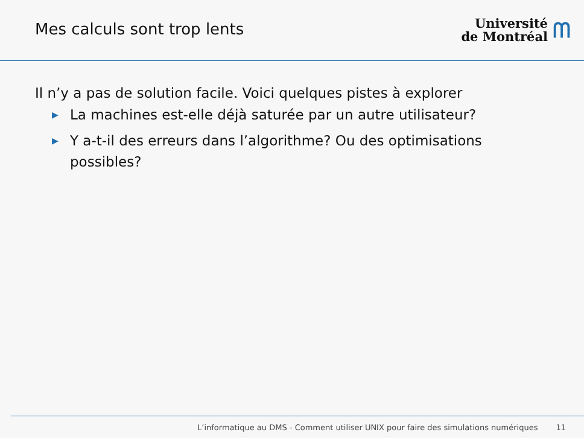Mes calculs sont trop lents
Université
de Montréal
ᗰ
Il n’y a pas de solution facile. Voici quelques pistes à explorer
▶ La machines est-elle déjà saturée par un autre utilisateur?
▶ Y a-t-il des erreurs dans l’algorithme? Ou des optimisations possibles?
L’informatique au DMS - Comment utiliser UNIX pour faire des simulations numériques 11